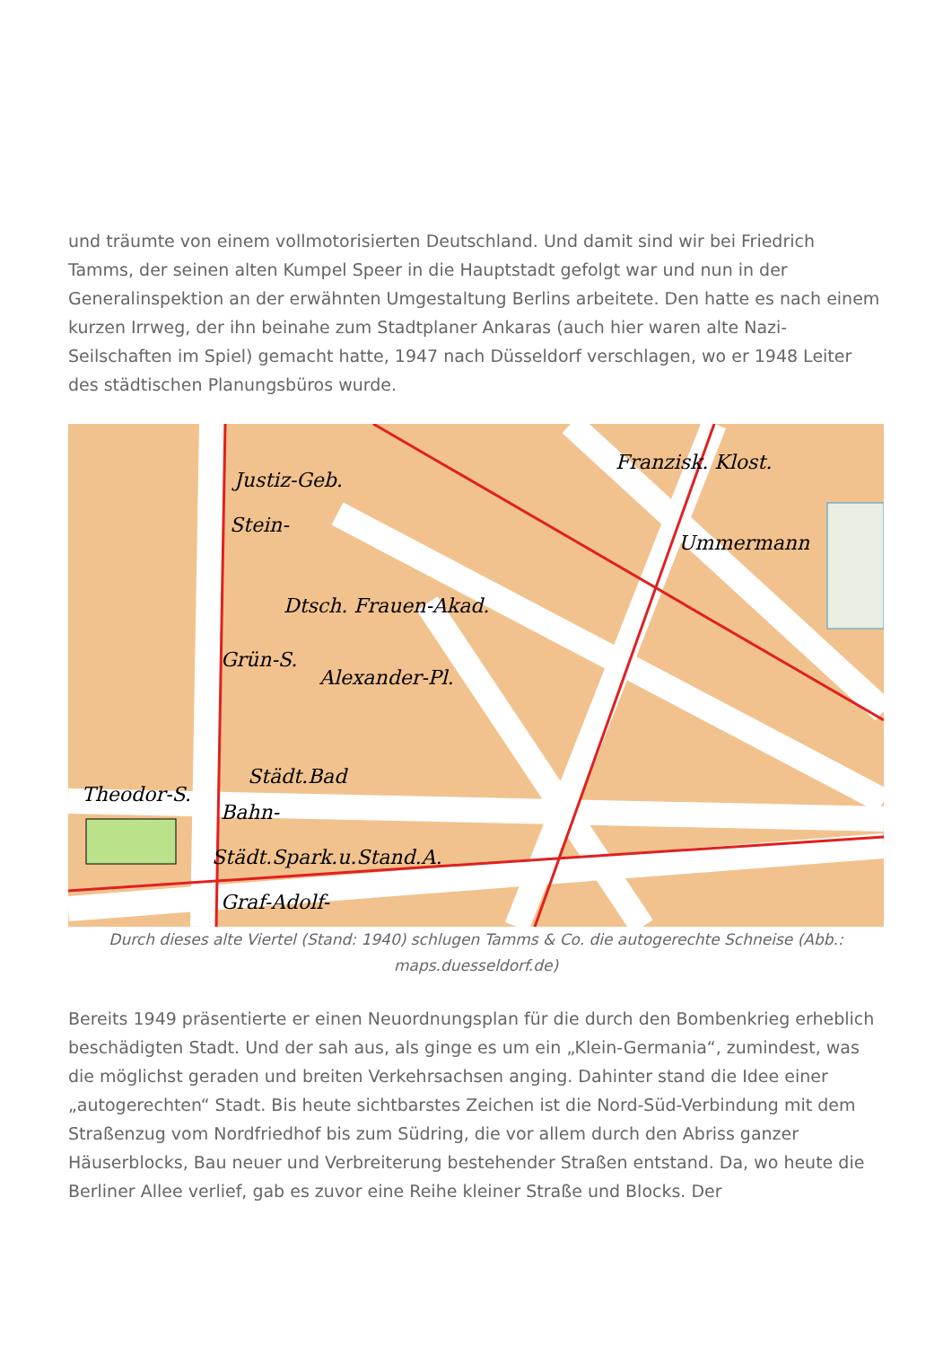und träumte von einem vollmotorisierten Deutschland. Und damit sind wir bei Friedrich Tamms, der seinen alten Kumpel Speer in die Hauptstadt gefolgt war und nun in der Generalinspektion an der erwähnten Umgestaltung Berlins arbeitete. Den hatte es nach einem kurzen Irrweg, der ihn beinahe zum Stadtplaner Ankaras (auch hier waren alte Nazi-Seilschaften im Spiel) gemacht hatte, 1947 nach Düsseldorf verschlagen, wo er 1948 Leiter des städtischen Planungsbüros wurde.
Justiz-Geb.
Stein-
Dtsch. Frauen-Akad.
Grün-S.
Alexander-Pl.
Städt.Bad
Bahn-
Städt.Spark.u.Stand.A.
Graf-Adolf-
Franzisk. Klost.
Ummermann
Theodor-S.
Durch dieses alte Viertel (Stand: 1940) schlugen Tamms & Co. die autogerechte Schneise (Abb.: maps.duesseldorf.de)
Bereits 1949 präsentierte er einen Neuordnungsplan für die durch den Bombenkrieg erheblich beschädigten Stadt. Und der sah aus, als ginge es um ein „Klein-Germania“, zumindest, was die möglichst geraden und breiten Verkehrsachsen anging. Dahinter stand die Idee einer „autogerechten“ Stadt. Bis heute sichtbarstes Zeichen ist die Nord-Süd-Verbindung mit dem Straßenzug vom Nordfriedhof bis zum Südring, die vor allem durch den Abriss ganzer Häuserblocks, Bau neuer und Verbreiterung bestehender Straßen entstand. Da, wo heute die Berliner Allee verlief, gab es zuvor eine Reihe kleiner Straße und Blocks. Der